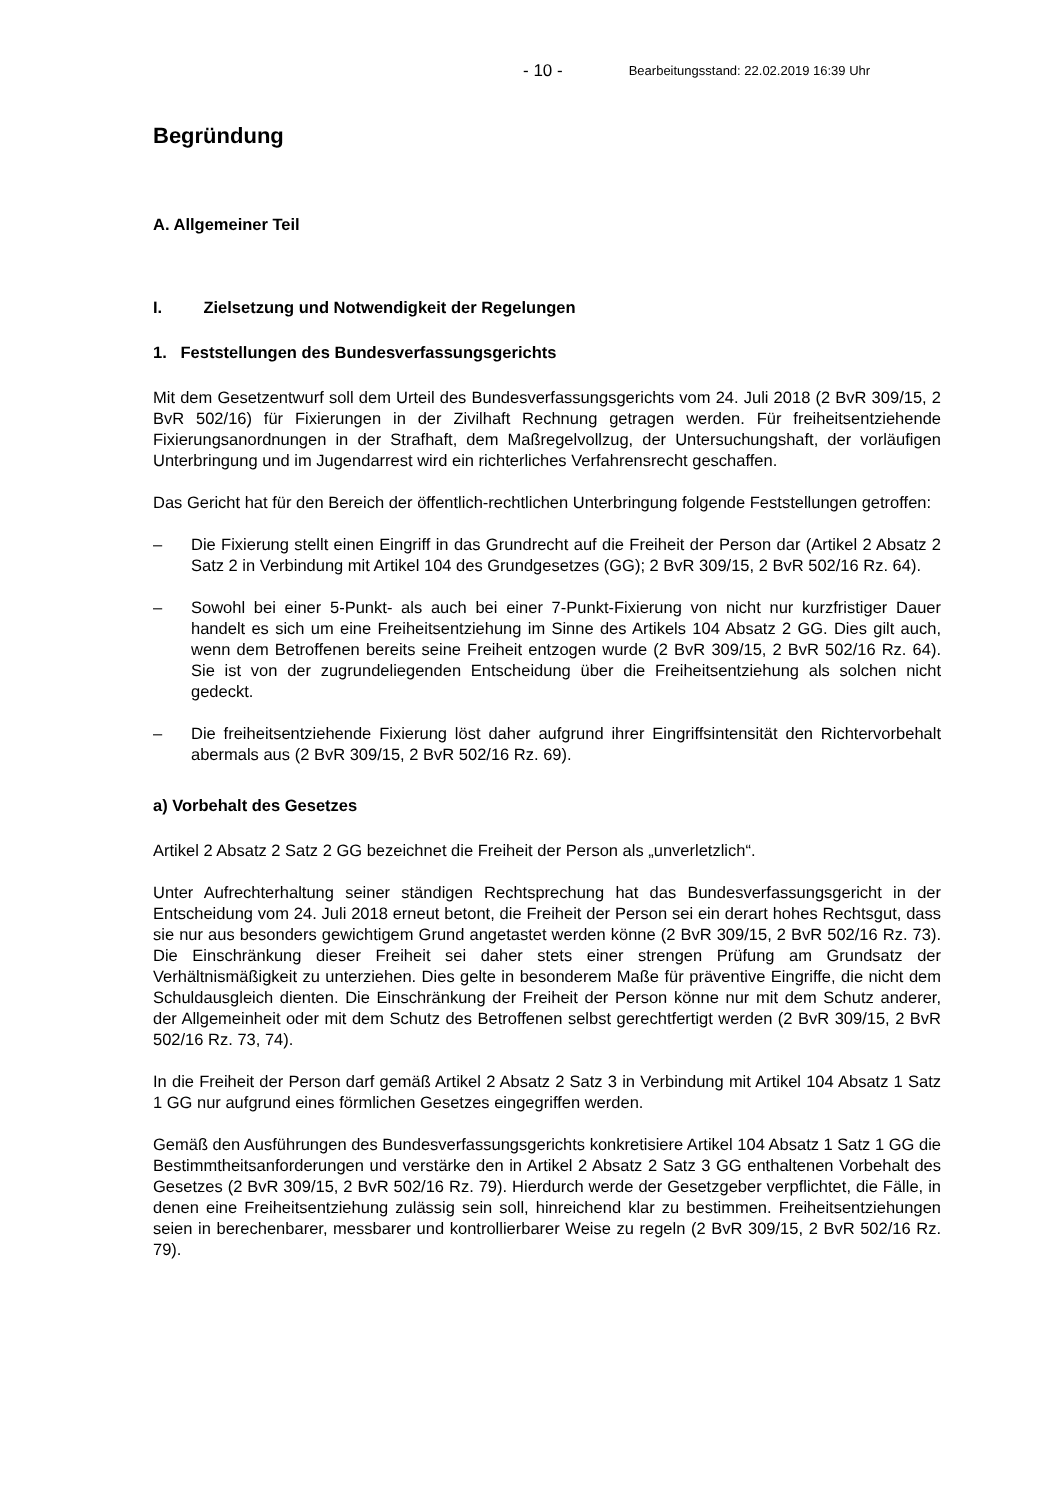- 10 - Bearbeitungsstand: 22.02.2019 16:39 Uhr
Begründung
A. Allgemeiner Teil
I. Zielsetzung und Notwendigkeit der Regelungen
1. Feststellungen des Bundesverfassungsgerichts
Mit dem Gesetzentwurf soll dem Urteil des Bundesverfassungsgerichts vom 24. Juli 2018 (2 BvR 309/15, 2 BvR 502/16) für Fixierungen in der Zivilhaft Rechnung getragen werden. Für freiheitsentziehende Fixierungsanordnungen in der Strafhaft, dem Maßregelvollzug, der Untersuchungshaft, der vorläufigen Unterbringung und im Jugendarrest wird ein richterliches Verfahrensrecht geschaffen.
Das Gericht hat für den Bereich der öffentlich-rechtlichen Unterbringung folgende Feststellungen getroffen:
– Die Fixierung stellt einen Eingriff in das Grundrecht auf die Freiheit der Person dar (Artikel 2 Absatz 2 Satz 2 in Verbindung mit Artikel 104 des Grundgesetzes (GG); 2 BvR 309/15, 2 BvR 502/16 Rz. 64).
– Sowohl bei einer 5-Punkt- als auch bei einer 7-Punkt-Fixierung von nicht nur kurzfristiger Dauer handelt es sich um eine Freiheitsentziehung im Sinne des Artikels 104 Absatz 2 GG. Dies gilt auch, wenn dem Betroffenen bereits seine Freiheit entzogen wurde (2 BvR 309/15, 2 BvR 502/16 Rz. 64). Sie ist von der zugrundeliegenden Entscheidung über die Freiheitsentziehung als solchen nicht gedeckt.
– Die freiheitsentziehende Fixierung löst daher aufgrund ihrer Eingriffsintensität den Richtervorbehalt abermals aus (2 BvR 309/15, 2 BvR 502/16 Rz. 69).
a) Vorbehalt des Gesetzes
Artikel 2 Absatz 2 Satz 2 GG bezeichnet die Freiheit der Person als „unverletzlich“.
Unter Aufrechterhaltung seiner ständigen Rechtsprechung hat das Bundesverfassungsgericht in der Entscheidung vom 24. Juli 2018 erneut betont, die Freiheit der Person sei ein derart hohes Rechtsgut, dass sie nur aus besonders gewichtigem Grund angetastet werden könne (2 BvR 309/15, 2 BvR 502/16 Rz. 73). Die Einschränkung dieser Freiheit sei daher stets einer strengen Prüfung am Grundsatz der Verhältnismäßigkeit zu unterziehen. Dies gelte in besonderem Maße für präventive Eingriffe, die nicht dem Schuldausgleich dienten. Die Einschränkung der Freiheit der Person könne nur mit dem Schutz anderer, der Allgemeinheit oder mit dem Schutz des Betroffenen selbst gerechtfertigt werden (2 BvR 309/15, 2 BvR 502/16 Rz. 73, 74).
In die Freiheit der Person darf gemäß Artikel 2 Absatz 2 Satz 3 in Verbindung mit Artikel 104 Absatz 1 Satz 1 GG nur aufgrund eines förmlichen Gesetzes eingegriffen werden.
Gemäß den Ausführungen des Bundesverfassungsgerichts konkretisiere Artikel 104 Absatz 1 Satz 1 GG die Bestimmtheitsanforderungen und verstärke den in Artikel 2 Absatz 2 Satz 3 GG enthaltenen Vorbehalt des Gesetzes (2 BvR 309/15, 2 BvR 502/16 Rz. 79). Hierdurch werde der Gesetzgeber verpflichtet, die Fälle, in denen eine Freiheitsentziehung zulässig sein soll, hinreichend klar zu bestimmen. Freiheitsentziehungen seien in berechenbarer, messbarer und kontrollierbarer Weise zu regeln (2 BvR 309/15, 2 BvR 502/16 Rz. 79).